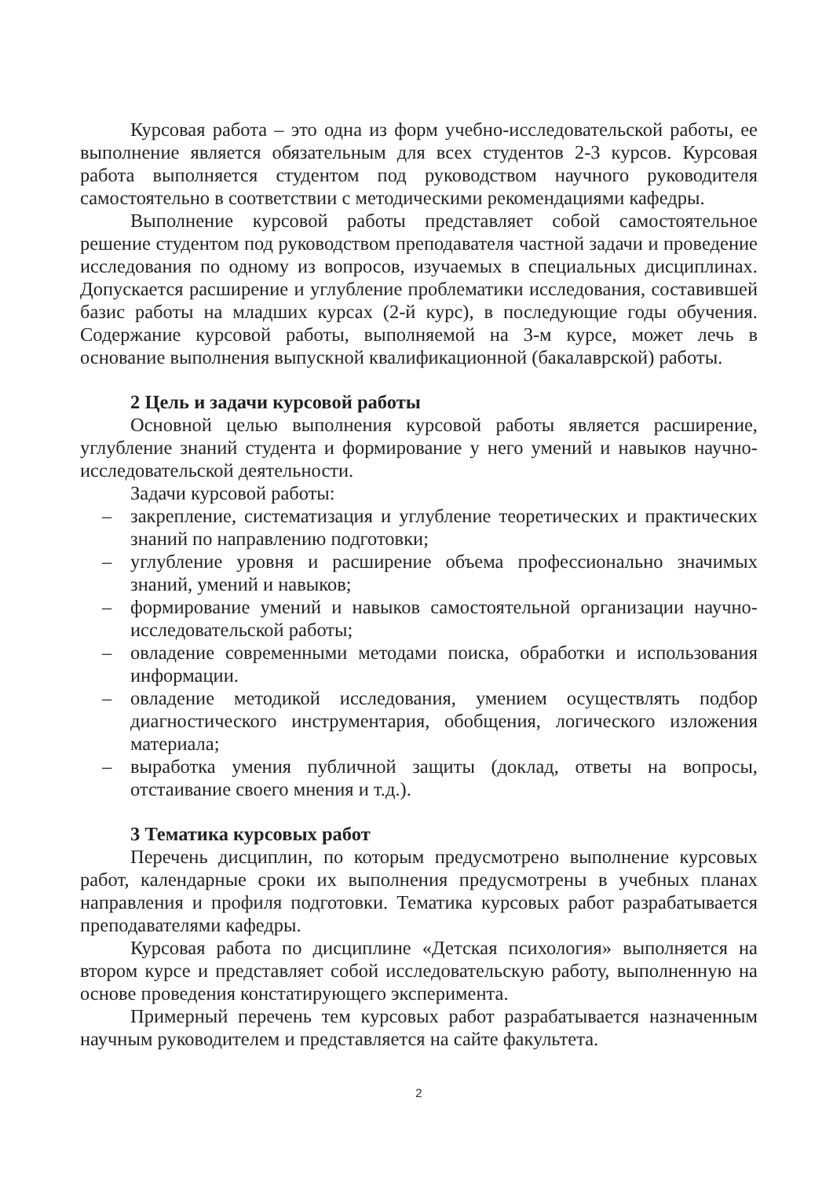Курсовая работа – это одна из форм учебно-исследовательской работы, ее выполнение является обязательным для всех студентов 2-3 курсов. Курсовая работа выполняется студентом под руководством научного руководителя самостоятельно в соответствии с методическими рекомендациями кафедры.
Выполнение курсовой работы представляет собой самостоятельное решение студентом под руководством преподавателя частной задачи и проведение исследования по одному из вопросов, изучаемых в специальных дисциплинах. Допускается расширение и углубление проблематики исследования, составившей базис работы на младших курсах (2-й курс), в последующие годы обучения. Содержание курсовой работы, выполняемой на 3-м курсе, может лечь в основание выполнения выпускной квалификационной (бакалаврской) работы.
2 Цель и задачи курсовой работы
Основной целью выполнения курсовой работы является расширение, углубление знаний студента и формирование у него умений и навыков научно-исследовательской деятельности.
Задачи курсовой работы:
– закрепление, систематизация и углубление теоретических и практических знаний по направлению подготовки;
– углубление уровня и расширение объема профессионально значимых знаний, умений и навыков;
– формирование умений и навыков самостоятельной организации научно-исследовательской работы;
– овладение современными методами поиска, обработки и использования информации.
– овладение методикой исследования, умением осуществлять подбор диагностического инструментария, обобщения, логического изложения материала;
– выработка умения публичной защиты (доклад, ответы на вопросы, отстаивание своего мнения и т.д.).
3 Тематика курсовых работ
Перечень дисциплин, по которым предусмотрено выполнение курсовых работ, календарные сроки их выполнения предусмотрены в учебных планах направления и профиля подготовки. Тематика курсовых работ разрабатывается преподавателями кафедры.
Курсовая работа по дисциплине «Детская психология» выполняется на втором курсе и представляет собой исследовательскую работу, выполненную на основе проведения констатирующего эксперимента.
Примерный перечень тем курсовых работ разрабатывается назначенным научным руководителем и представляется на сайте факультета.
2